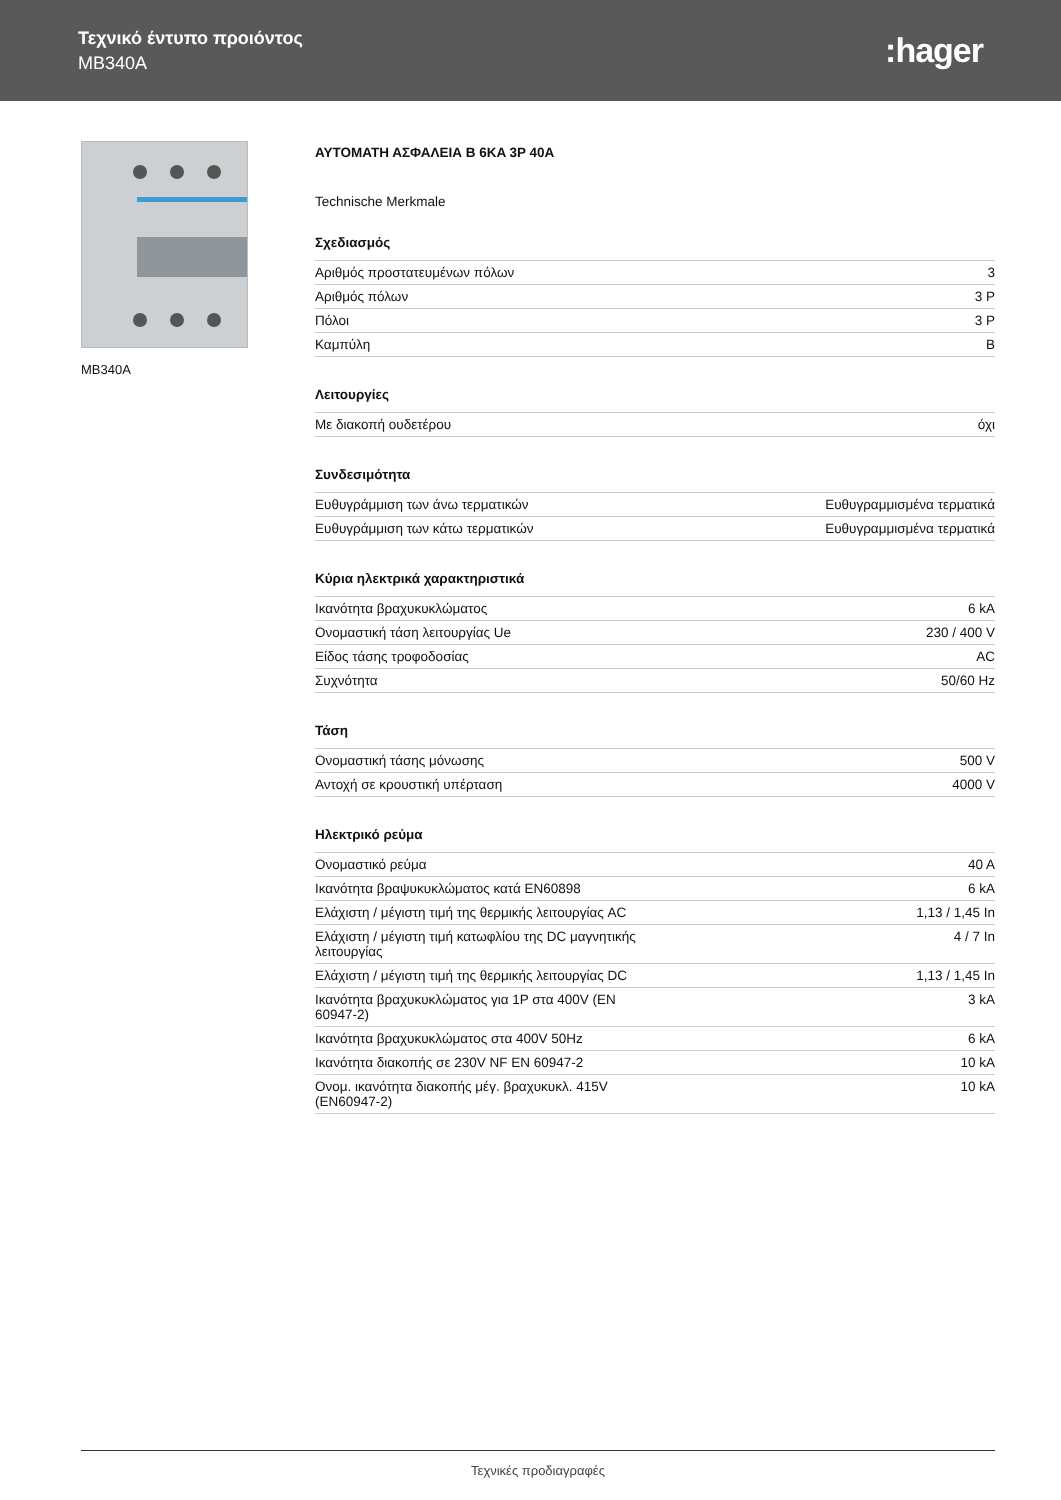Τεχνικό έντυπο προιόντος
MB340A
:hager
MB340A
ΑΥΤΟΜΑΤΗ ΑΣΦΑΛΕΙΑ B 6KA 3P 40A
Technische Merkmale
Σχεδιασμός
| Αριθμός προστατευμένων πόλων | 3 |
| Αριθμός πόλων | 3 P |
| Πόλοι | 3 P |
| Καμπύλη | B |
Λειτουργίες
| Με διακοπή ουδετέρου | όχι |
Συνδεσιμότητα
| Ευθυγράμμιση των άνω τερματικών | Ευθυγραμμισμένα τερματικά |
| Ευθυγράμμιση των κάτω τερματικών | Ευθυγραμμισμένα τερματικά |
Κύρια ηλεκτρικά χαρακτηριστικά
| Ικανότητα βραχυκυκλώματος | 6 kA |
| Ονομαστική τάση λειτουργίας Ue | 230 / 400 V |
| Είδος τάσης τροφοδοσίας | AC |
| Συχνότητα | 50/60 Hz |
Τάση
| Ονομαστική τάσης μόνωσης | 500 V |
| Αντοχή σε κρουστική υπέρταση | 4000 V |
Ηλεκτρικό ρεύμα
| Ονομαστικό ρεύμα | 40 A |
| Ικανότητα βραψυκυκλώματος κατά EN60898 | 6 kA |
| Ελάχιστη / μέγιστη τιμή της θερμικής λειτουργίας AC | 1,13 / 1,45 In |
| Ελάχιστη / μέγιστη τιμή κατωφλίου της DC μαγνητικής λειτουργίας | 4 / 7 In |
| Ελάχιστη / μέγιστη τιμή της θερμικής λειτουργίας DC | 1,13 / 1,45 In |
| Ικανότητα βραχυκυκλώματος για 1P στα 400V (EN 60947-2) | 3 kA |
| Ικανότητα βραχυκυκλώματος στα 400V 50Hz | 6 kA |
| Ικανότητα διακοπής σε 230V NF EN 60947-2 | 10 kA |
| Ονομ. ικανότητα διακοπής μέγ. βραχυκυκλ. 415V (EN60947-2) | 10 kA |
Τεχνικές προδιαγραφές